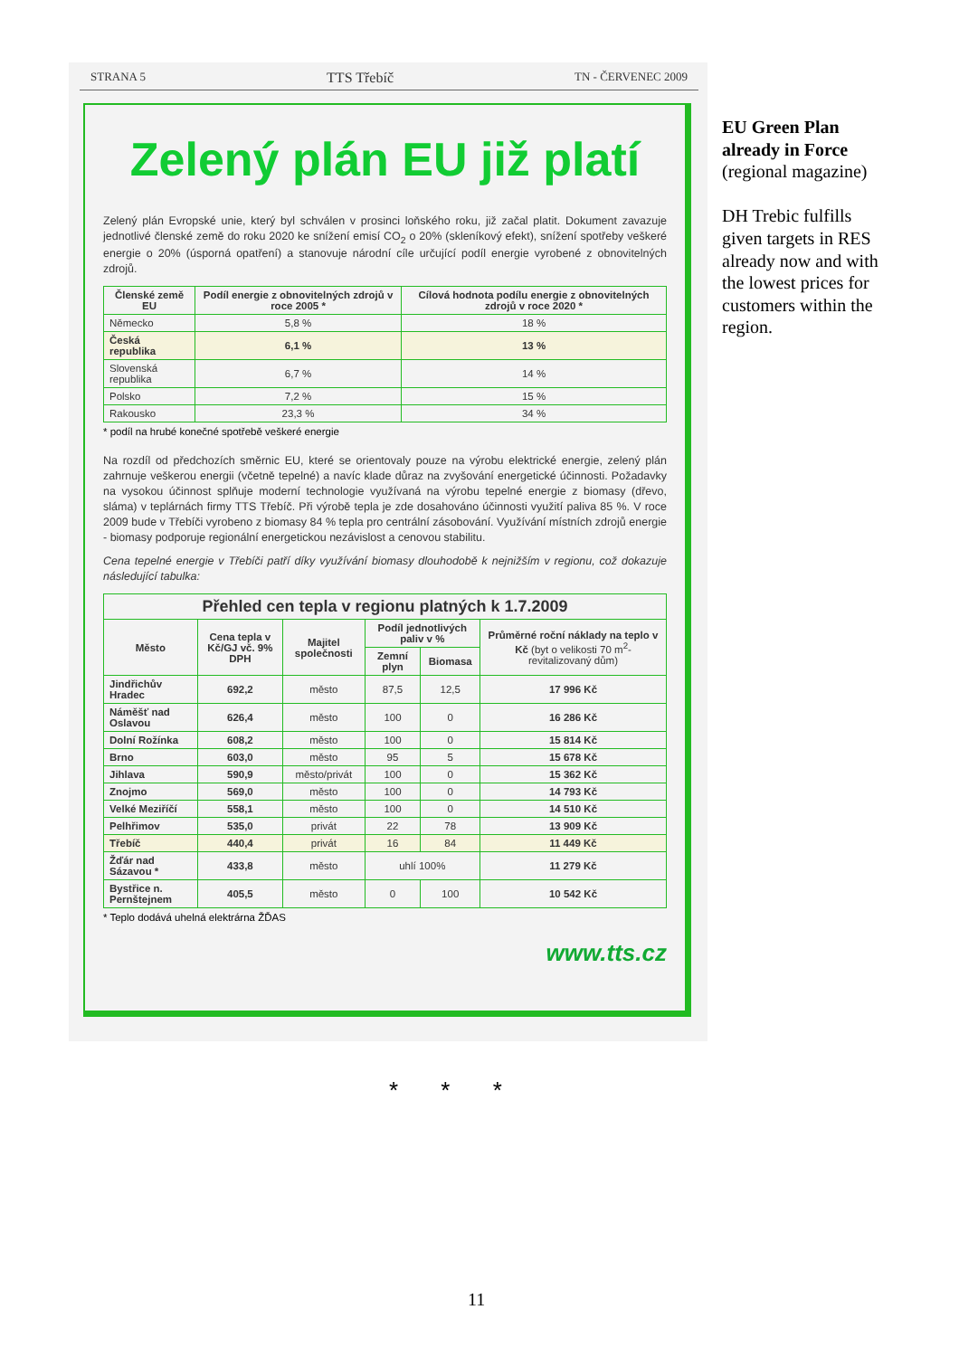STRANA 5 TTS Třebíč TN - ČERVENEC 2009
Zelený plán EU již platí
Zelený plán Evropské unie, který byl schválen v prosinci loňského roku, již začal platit. Dokument zavazuje jednotlivé členské země do roku 2020 ke snížení emisí CO<sub>2</sub> o 20% (skleníkový efekt), snížení spotřeby veškeré energie o 20% (úsporná opatření) a stanovuje národní cíle určující podíl energie vyrobené z obnovitelných zdrojů.
| Členské země EU | Podíl energie z obnovitelných zdrojů v roce 2005 * | Cílová hodnota podílu energie z obnovitelných zdrojů v roce 2020 * |
| --- | --- | --- |
| Německo | 5,8 % | 18 % |
| Česká republika | 6,1 % | 13 % |
| Slovenská republika | 6,7 % | 14 % |
| Polsko | 7,2 % | 15 % |
| Rakousko | 23,3 % | 34 % |
* podíl na hrubé konečné spotřebě veškeré energie
Na rozdíl od předchozích směrnic EU, které se orientovaly pouze na výrobu elektrické energie, zelený plán zahrnuje veškerou energii (včetně tepelné) a navíc klade důraz na zvyšování energetické účinnosti. Požadavky na vysokou účinnost splňuje moderní technologie využívaná na výrobu tepelné energie z biomasy (dřevo, sláma) v teplárnách firmy TTS Třebíč. Při výrobě tepla je zde dosahováno účinnosti využití paliva 85 %. V roce 2009 bude v Třebíči vyrobeno z biomasy 84 % tepla pro centrální zásobování. Využívání místních zdrojů energie - biomasy podporuje regionální energetickou nezávislost a cenovou stabilitu.
Cena tepelné energie v Třebíči patří díky využívání biomasy dlouhodobě k nejnižším v regionu, což dokazuje následující tabulka:
| Přehled cen tepla v regionu platných k 1.7.2009 | | | | | |
| --- | --- | --- | --- | --- | --- |
| Město | Cena tepla v Kč/GJ vč. 9% DPH | Majitel společnosti | Podíl jednotlivých paliv v % | | Průměrné roční náklady na teplo v Kč (byt o velikosti 70 m<sup>2</sup>- revitalizovaný dům) |
| | | | Zemní plyn | Biomasa | |
| Jindřichův Hradec | 692,2 | město | 87,5 | 12,5 | 17 996 Kč |
| Náměšť nad Oslavou | 626,4 | město | 100 | 0 | 16 286 Kč |
| Dolní Rožínka | 608,2 | město | 100 | 0 | 15 814 Kč |
| Brno | 603,0 | město | 95 | 5 | 15 678 Kč |
| Jihlava | 590,9 | město/privát | 100 | 0 | 15 362 Kč |
| Znojmo | 569,0 | město | 100 | 0 | 14 793 Kč |
| Velké Meziříčí | 558,1 | město | 100 | 0 | 14 510 Kč |
| Pelhřimov | 535,0 | privát | 22 | 78 | 13 909 Kč |
| Třebíč | 440,4 | privát | 16 | 84 | 11 449 Kč |
| Žďár nad Sázavou * | 433,8 | město | uhlí 100% | | 11 279 Kč |
| Bystřice n. Pernštejnem | 405,5 | město | 0 | 100 | 10 542 Kč |
* Teplo dodává uhelná elektrárna ŽĎAS
www.tts.cz
EU Green Plan already in Force
(regional magazine)
DH Trebic fulfills given targets in RES already now and with the lowest prices for customers within the region.
* * *
11